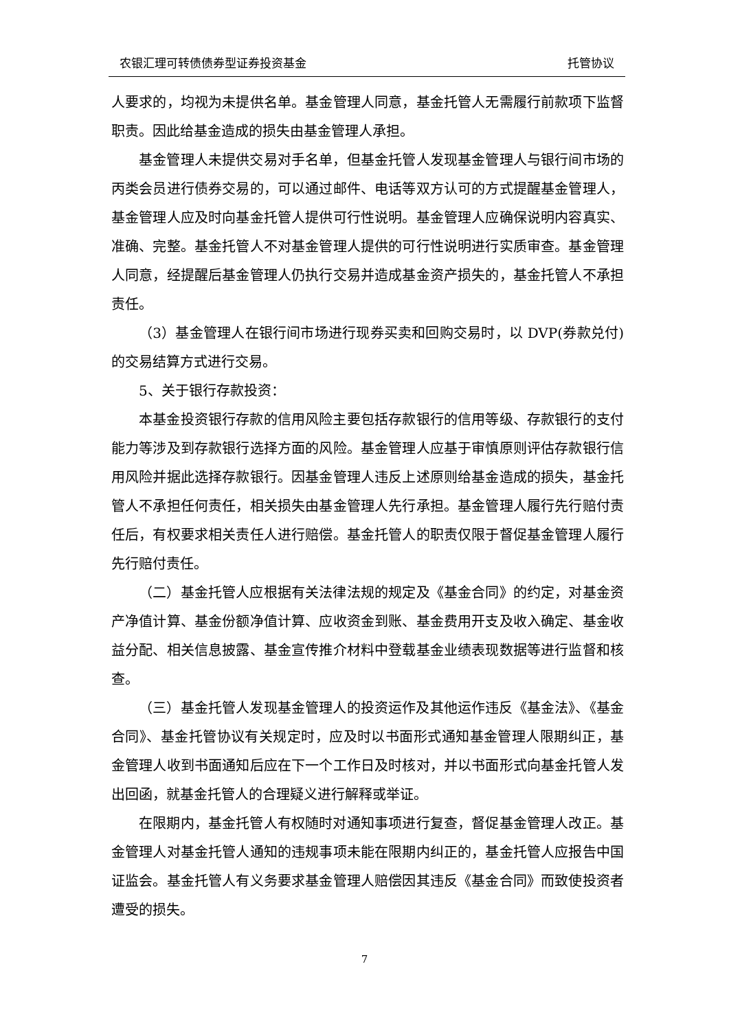农银汇理可转债债券型证券投资基金 托管协议
人要求的，均视为未提供名单。基金管理人同意，基金托管人无需履行前款项下监督职责。因此给基金造成的损失由基金管理人承担。
基金管理人未提供交易对手名单，但基金托管人发现基金管理人与银行间市场的丙类会员进行债券交易的，可以通过邮件、电话等双方认可的方式提醒基金管理人，基金管理人应及时向基金托管人提供可行性说明。基金管理人应确保说明内容真实、准确、完整。基金托管人不对基金管理人提供的可行性说明进行实质审查。基金管理人同意，经提醒后基金管理人仍执行交易并造成基金资产损失的，基金托管人不承担责任。
（3）基金管理人在银行间市场进行现券买卖和回购交易时，以 DVP(券款兑付)的交易结算方式进行交易。
5、关于银行存款投资：
本基金投资银行存款的信用风险主要包括存款银行的信用等级、存款银行的支付能力等涉及到存款银行选择方面的风险。基金管理人应基于审慎原则评估存款银行信用风险并据此选择存款银行。因基金管理人违反上述原则给基金造成的损失，基金托管人不承担任何责任，相关损失由基金管理人先行承担。基金管理人履行先行赔付责任后，有权要求相关责任人进行赔偿。基金托管人的职责仅限于督促基金管理人履行先行赔付责任。
（二）基金托管人应根据有关法律法规的规定及《基金合同》的约定，对基金资产净值计算、基金份额净值计算、应收资金到账、基金费用开支及收入确定、基金收益分配、相关信息披露、基金宣传推介材料中登载基金业绩表现数据等进行监督和核查。
（三）基金托管人发现基金管理人的投资运作及其他运作违反《基金法》、《基金合同》、基金托管协议有关规定时，应及时以书面形式通知基金管理人限期纠正，基金管理人收到书面通知后应在下一个工作日及时核对，并以书面形式向基金托管人发出回函，就基金托管人的合理疑义进行解释或举证。
在限期内，基金托管人有权随时对通知事项进行复查，督促基金管理人改正。基金管理人对基金托管人通知的违规事项未能在限期内纠正的，基金托管人应报告中国证监会。基金托管人有义务要求基金管理人赔偿因其违反《基金合同》而致使投资者遭受的损失。
7